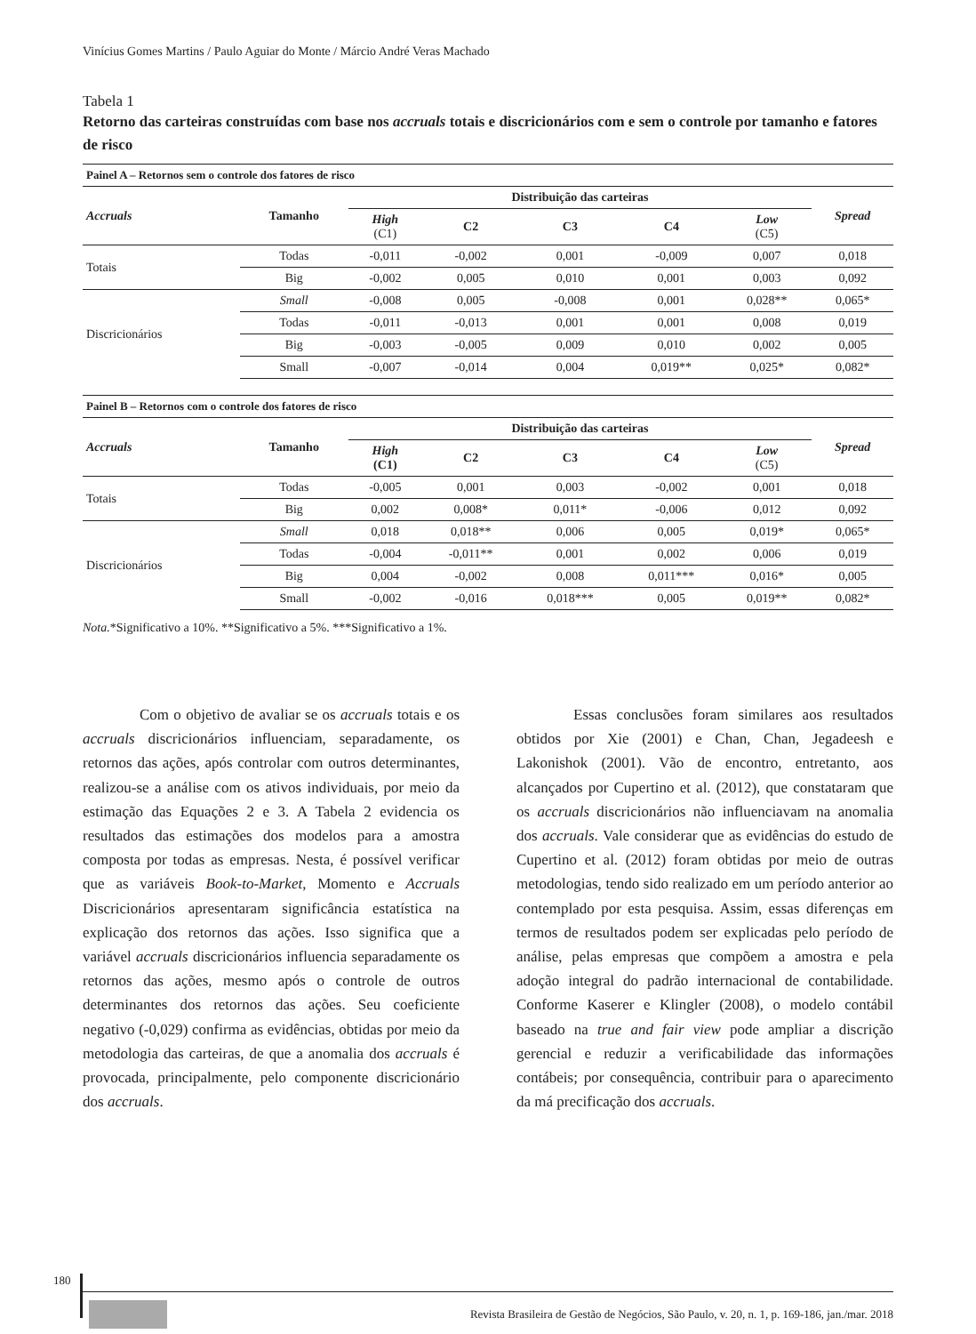Vinícius Gomes Martins / Paulo Aguiar do Monte / Márcio André Veras Machado
Tabela 1
Retorno das carteiras construídas com base nos accruals totais e discricionários com e sem o controle por tamanho e fatores de risco
| Painel A – Retornos sem o controle dos fatores de risco | | | | | | | |
| Accruals | Tamanho | Distribuição das carteiras | | | | | Spread |
| | | High (C1) | C2 | C3 | C4 | Low (C5) | |
| Totais | Todas | -0,011 | -0,002 | 0,001 | -0,009 | 0,007 | 0,018 |
| | Big | -0,002 | 0,005 | 0,010 | 0,001 | 0,003 | 0,092 |
| Discricionários | Small | -0,008 | 0,005 | -0,008 | 0,001 | 0,028** | 0,065* |
| | Todas | -0,011 | -0,013 | 0,001 | 0,001 | 0,008 | 0,019 |
| | Big | -0,003 | -0,005 | 0,009 | 0,010 | 0,002 | 0,005 |
| | Small | -0,007 | -0,014 | 0,004 | 0,019** | 0,025* | 0,082* |
| Painel B – Retornos com o controle dos fatores de risco | | | | | | | |
| Accruals | Tamanho | Distribuição das carteiras | | | | | Spread |
| | | High (C1) | C2 | C3 | C4 | Low (C5) | |
| Totais | Todas | -0,005 | 0,001 | 0,003 | -0,002 | 0,001 | 0,018 |
| | Big | 0,002 | 0,008* | 0,011* | -0,006 | 0,012 | 0,092 |
| Discricionários | Small | 0,018 | 0,018** | 0,006 | 0,005 | 0,019* | 0,065* |
| | Todas | -0,004 | -0,011** | 0,001 | 0,002 | 0,006 | 0,019 |
| | Big | 0,004 | -0,002 | 0,008 | 0,011*** | 0,016* | 0,005 |
| | Small | -0,002 | -0,016 | 0,018*** | 0,005 | 0,019** | 0,082* |
Nota.*Significativo a 10%. **Significativo a 5%. ***Significativo a 1%.
Com o objetivo de avaliar se os accruals totais e os accruals discricionários influenciam, separadamente, os retornos das ações, após controlar com outros determinantes, realizou-se a análise com os ativos individuais, por meio da estimação das Equações 2 e 3. A Tabela 2 evidencia os resultados das estimações dos modelos para a amostra composta por todas as empresas. Nesta, é possível verificar que as variáveis Book-to-Market, Momento e Accruals Discricionários apresentaram significância estatística na explicação dos retornos das ações. Isso significa que a variável accruals discricionários influencia separadamente os retornos das ações, mesmo após o controle de outros determinantes dos retornos das ações. Seu coeficiente negativo (-0,029) confirma as evidências, obtidas por meio da metodologia das carteiras, de que a anomalia dos accruals é provocada, principalmente, pelo componente discricionário dos accruals.
Essas conclusões foram similares aos resultados obtidos por Xie (2001) e Chan, Chan, Jegadeesh e Lakonishok (2001). Vão de encontro, entretanto, aos alcançados por Cupertino et al. (2012), que constataram que os accruals discricionários não influenciavam na anomalia dos accruals. Vale considerar que as evidências do estudo de Cupertino et al. (2012) foram obtidas por meio de outras metodologias, tendo sido realizado em um período anterior ao contemplado por esta pesquisa. Assim, essas diferenças em termos de resultados podem ser explicadas pelo período de análise, pelas empresas que compõem a amostra e pela adoção integral do padrão internacional de contabilidade. Conforme Kaserer e Klingler (2008), o modelo contábil baseado na true and fair view pode ampliar a discrição gerencial e reduzir a verificabilidade das informações contábeis; por consequência, contribuir para o aparecimento da má precificação dos accruals.
180
Revista Brasileira de Gestão de Negócios, São Paulo, v. 20, n. 1, p. 169-186, jan./mar. 2018